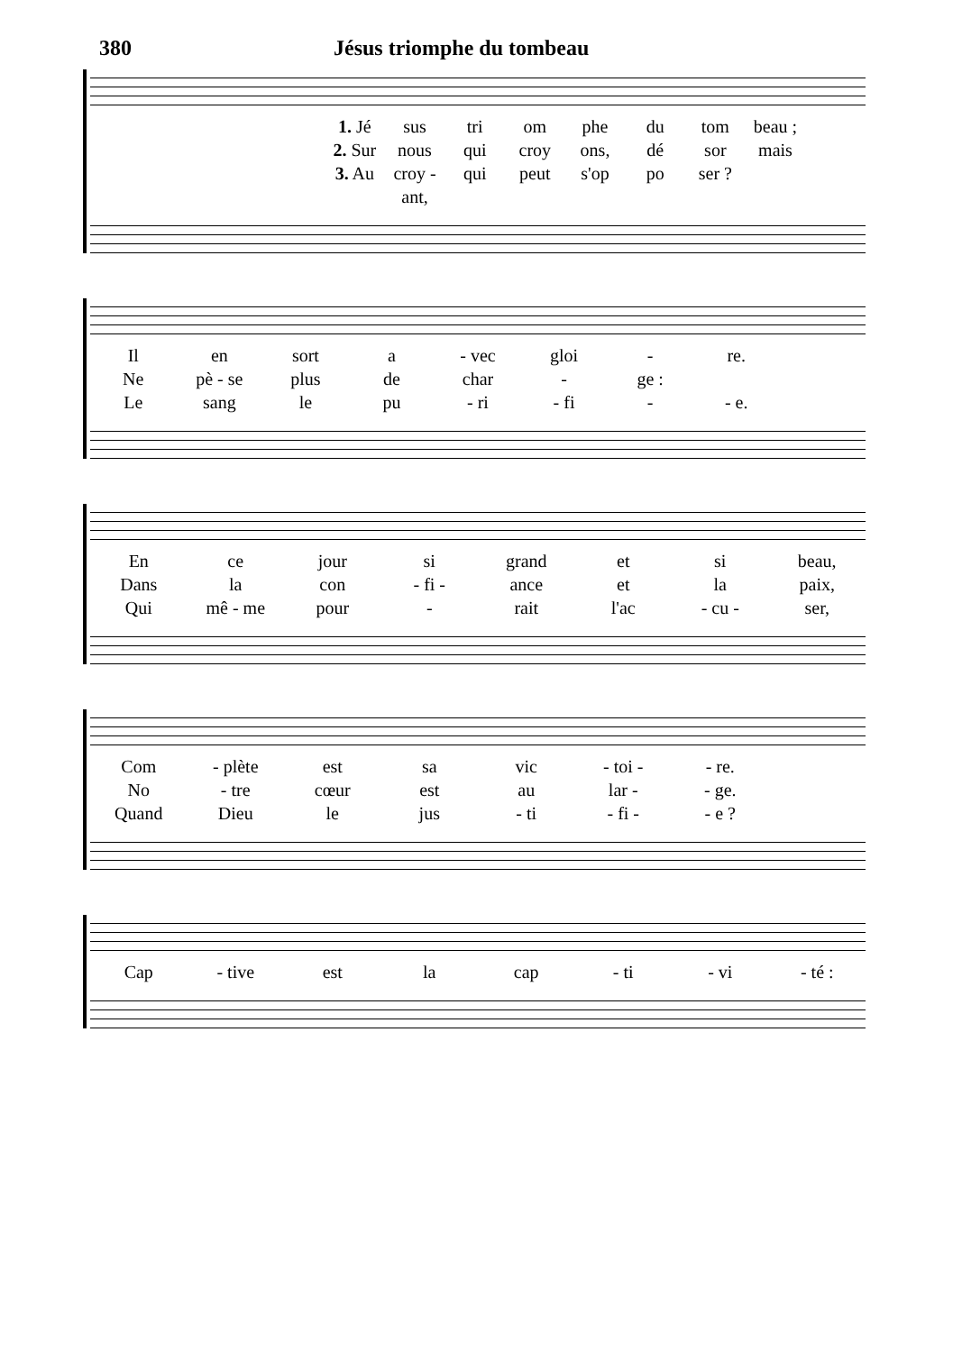380 Jésus triomphe du tombeau
1. Jé
sus
tri
om
phe
du
tom
beau ;
2. Sur
nous
qui
croy
ons,
dé
sor
mais
3. Au
croy - ant,
qui
peut
s'op
po
ser ?
Il
en
sort
a
- vec
gloi
-
re.
Ne
pè - se
plus
de
char
-
ge :
Le
sang
le
pu
- ri
- fi
-
- e.
En
ce
jour
si
grand
et
si
beau,
Dans
la
con
- fi -
ance
et
la
paix,
Qui
mê - me
pour
-
rait
l'ac
- cu -
ser,
Com
- plète
est
sa
vic
- toi -
- re.
No
- tre
cœur
est
au
lar -
- ge.
Quand
Dieu
le
jus
- ti
- fi -
- e ?
Cap
- tive
est
la
cap
- ti
- vi
- té :